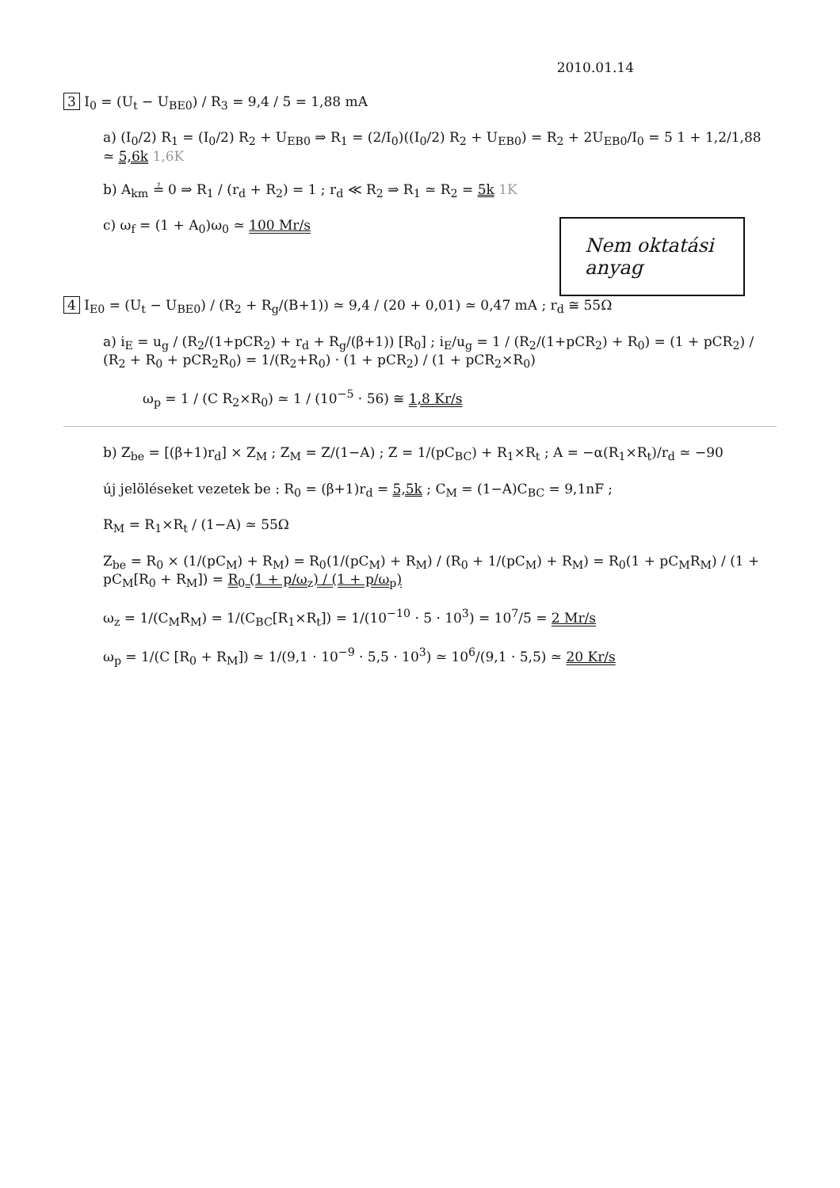2010.01.14
3 I<sub>0</sub> = (U<sub>t</sub> − U<sub>BE0</sub>) / R<sub>3</sub> = 9,4 / 5 = 1,88 mA
a) (I<sub>0</sub>/2) R<sub>1</sub> = (I<sub>0</sub>/2) R<sub>2</sub> + U<sub>EB0</sub> ⇒ R<sub>1</sub> = (2/I<sub>0</sub>)((I<sub>0</sub>/2) R<sub>2</sub> + U<sub>EB0</sub>) = R<sub>2</sub> + 2U<sub>EB0</sub>/I<sub>0</sub> = 5 1 + 1,2/1,88 ≃ 5,6k 1,6K
b) A<sub>km</sub> ≟ 0 ⇒ R<sub>1</sub> / (r<sub>d</sub> + R<sub>2</sub>) = 1 ; r<sub>d</sub> ≪ R<sub>2</sub> ⇒ R<sub>1</sub> ≃ R<sub>2</sub> = 5k 1K
Nem oktatási anyag
c) ω<sub>f</sub> = (1 + A<sub>0</sub>)ω<sub>0</sub> ≃ 100 Mr/s
4 I<sub>E0</sub> = (U<sub>t</sub> − U<sub>BE0</sub>) / (R<sub>2</sub> + R<sub>g</sub>/(B+1)) ≃ 9,4 / (20 + 0,01) ≃ 0,47 mA ; r<sub>d</sub> ≅ 55Ω
a) i<sub>E</sub> = u<sub>g</sub> / (R<sub>2</sub>/(1+pCR<sub>2</sub>) + r<sub>d</sub> + R<sub>g</sub>/(β+1)) [R<sub>0</sub>] ; i<sub>E</sub>/u<sub>g</sub> = 1 / (R<sub>2</sub>/(1+pCR<sub>2</sub>) + R<sub>0</sub>) = (1 + pCR<sub>2</sub>) / (R<sub>2</sub> + R<sub>0</sub> + pCR<sub>2</sub>R<sub>0</sub>) = 1/(R<sub>2</sub>+R<sub>0</sub>) · (1 + pCR<sub>2</sub>) / (1 + pCR<sub>2</sub>×R<sub>0</sub>)
ω<sub>p</sub> = 1 / (C R<sub>2</sub>×R<sub>0</sub>) ≃ 1 / (10<sup>−5</sup> · 56) ≅ 1,8 Kr/s
b) Z<sub>be</sub> = [(β+1)r<sub>d</sub>] × Z<sub>M</sub> ; Z<sub>M</sub> = Z/(1−A) ; Z = 1/(pC<sub>BC</sub>) + R<sub>1</sub>×R<sub>t</sub> ; A = −α(R<sub>1</sub>×R<sub>t</sub>)/r<sub>d</sub> ≃ −90
új jelöléseket vezetek be : R<sub>0</sub> = (β+1)r<sub>d</sub> = 5,5k ; C<sub>M</sub> = (1−A)C<sub>BC</sub> = 9,1nF ;
R<sub>M</sub> = R<sub>1</sub>×R<sub>t</sub> / (1−A) ≃ 55Ω
Z<sub>be</sub> = R<sub>0</sub> × (1/(pC<sub>M</sub>) + R<sub>M</sub>) = R<sub>0</sub>(1/(pC<sub>M</sub>) + R<sub>M</sub>) / (R<sub>0</sub> + 1/(pC<sub>M</sub>) + R<sub>M</sub>) = R<sub>0</sub>(1 + pC<sub>M</sub>R<sub>M</sub>) / (1 + pC<sub>M</sub>[R<sub>0</sub> + R<sub>M</sub>]) = R<sub>0</sub> (1 + p/ω<sub>z</sub>) / (1 + p/ω<sub>p</sub>)
ω<sub>z</sub> = 1/(C<sub>M</sub>R<sub>M</sub>) = 1/(C<sub>BC</sub>[R<sub>1</sub>×R<sub>t</sub>]) = 1/(10<sup>−10</sup> · 5 · 10<sup>3</sup>) = 10<sup>7</sup>/5 = 2 Mr/s
ω<sub>p</sub> = 1/(C [R<sub>0</sub> + R<sub>M</sub>]) ≃ 1/(9,1 · 10<sup>−9</sup> · 5,5 · 10<sup>3</sup>) ≃ 10<sup>6</sup>/(9,1 · 5,5) ≃ 20 Kr/s